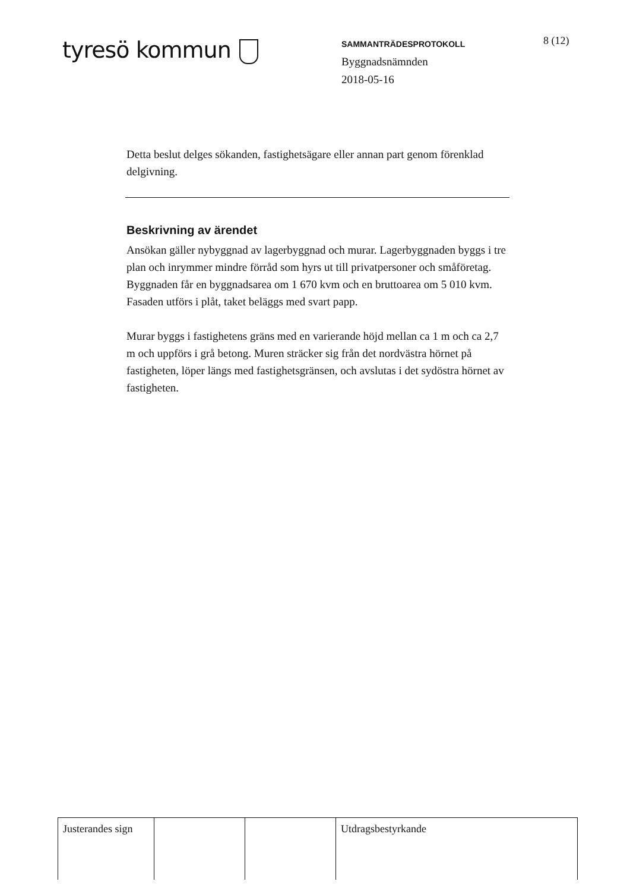tyresö kommun
SAMMANTRÄDESPROTOKOLL
Byggnadsnämnden
2018-05-16
8 (12)
Detta beslut delges sökanden, fastighetsägare eller annan part genom förenklad delgivning.
Beskrivning av ärendet
Ansökan gäller nybyggnad av lagerbyggnad och murar. Lagerbyggnaden byggs i tre plan och inrymmer mindre förråd som hyrs ut till privatpersoner och småföretag. Byggnaden får en byggnadsarea om 1 670 kvm och en bruttoarea om 5 010 kvm. Fasaden utförs i plåt, taket beläggs med svart papp.
Murar byggs i fastighetens gräns med en varierande höjd mellan ca 1 m och ca 2,7 m och uppförs i grå betong. Muren sträcker sig från det nordvästra hörnet på fastigheten, löper längs med fastighetsgränsen, och avslutas i det sydöstra hörnet av fastigheten.
| Justerandes sign | | | Utdragsbestyrkande |